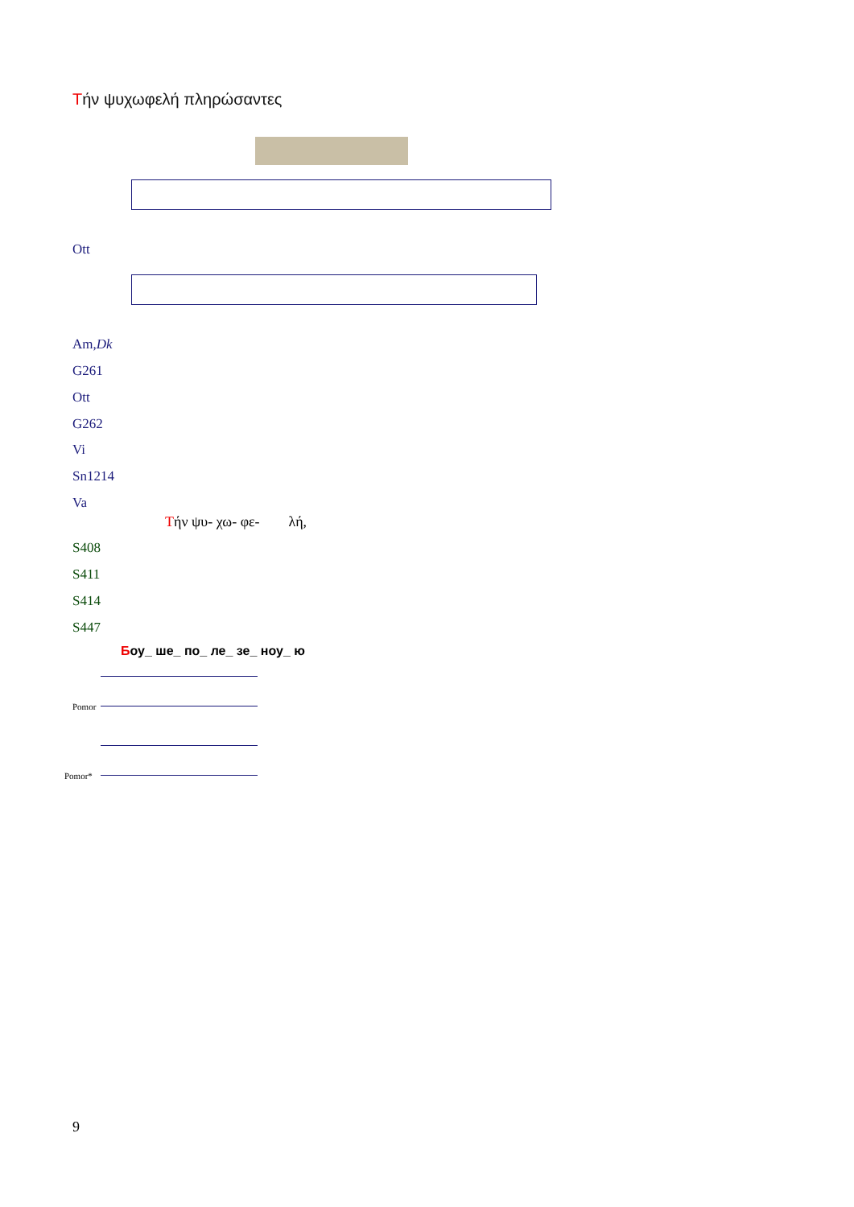Τήν ψυχωφελή πληρώσαντες
Ott
Am,Dk
G261
Ott
G262
Vi
Sn1214
Va
Τήν ψυ- χω- φε- λή,
S408
S411
S414
S447
Боу_ ше_ по_ ле_ зе_ ноу_ ю
Pomor
Pomor*
9